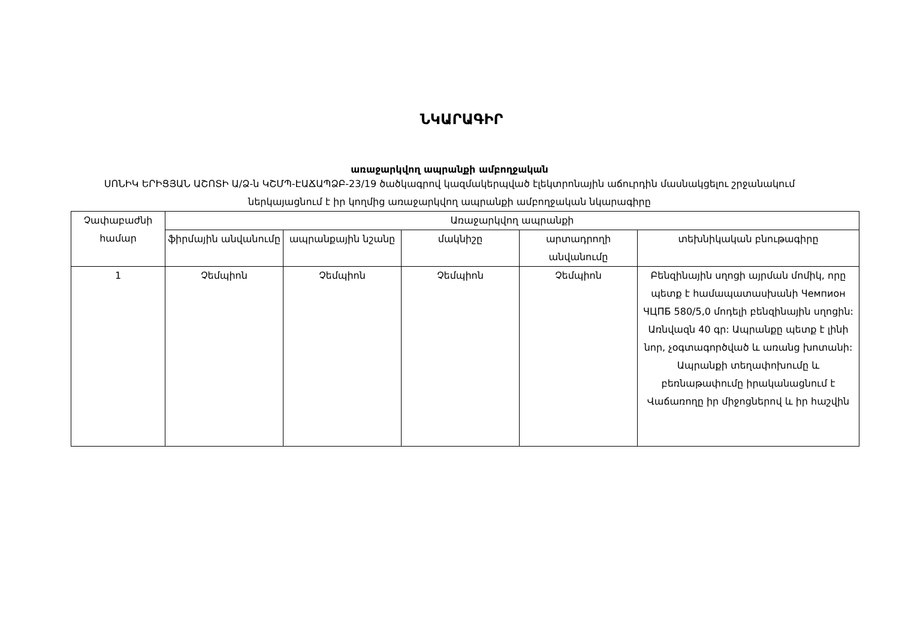ՆԿԱՐԱԳԻՐ
առաջարկվող ապրանքի ամբողջական
ՍՈՆԻԿ ԵՐԻՑՅԱՆ ԱՇՈՏԻ Ա/Ձ-ն ԿՇՄՊ-ԷԱՃԱՊՁԲ-23/19 ծածկագրով կազմակերպված էլեկտրոնային աճուրդին մասնակցելու շրջանակում ներկայացնում է իր կողմից առաջարկվող ապրանքի ամբողջական նկարագիրը
| Չափաբաժնի համար | Առաջարկվող ապրանքի | | | | |
| --- | --- | --- | --- | --- | --- |
| | ֆիրմային անվանումը | ապրանքային նշանը | մակնիշը | արտադրողի անվանումը | տեխնիկական բնութագիրը |
| 1 | Չեմպիոն | Չեմպիոն | Չեմպիոն | Չեմպիոն | Բենզինային սղոցի այրման մոմիկ, որը պետք է համապատասխանի Чемпион ЧЦПБ 580/5,0 մոդելի բենզինային սղոցին: Առնվազն 40 գր: Ապրանքը պետք է լինի նոր, չօգտագործված և առանց խոտանի: Ապրանքի տեղափոխումը և բեռնաթափումը իրականացնում է Վաճառողը իր միջոցներով և իր հաշվին |